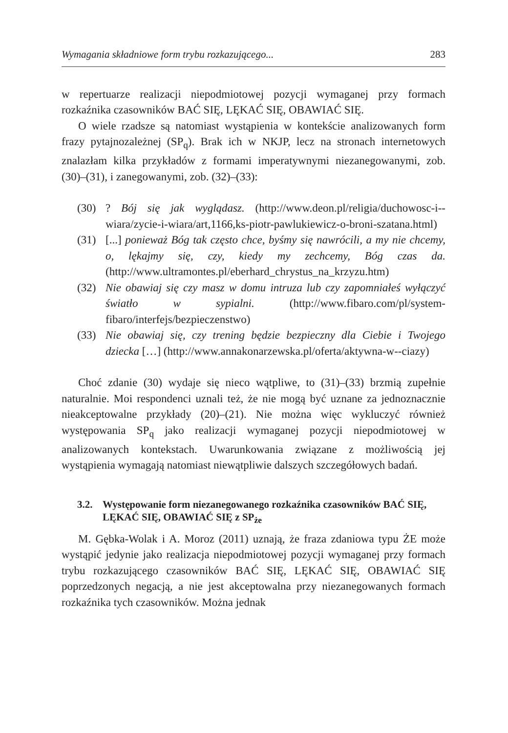Wymagania składniowe form trybu rozkazującego... 283
w repertuarze realizacji niepodmiotowej pozycji wymaganej przy formach rozkaźnika czasowników BAĆ SIĘ, LĘKAĆ SIĘ, OBAWIAĆ SIĘ.
O wiele rzadsze są natomiast wystąpienia w kontekście analizowanych form frazy pytajnozależnej (SP<sub>q</sub>). Brak ich w NKJP, lecz na stronach internetowych znalazłam kilka przykładów z formami imperatywnymi niezanegowanymi, zob. (30)–(31), i zanegowanymi, zob. (32)–(33):
(30)? Bój się jak wyglądasz. (http://www.deon.pl/religia/duchowosc-i--wiara/zycie-i-wiara/art,1166,ks-piotr-pawlukiewicz-o-broni-szatana.html)
(31) [...] ponieważ Bóg tak często chce, byśmy się nawrócili, a my nie chcemy, o, lękajmy się, czy, kiedy my zechcemy, Bóg czas da. (http://www.ultramontes.pl/eberhard_chrystus_na_krzyzu.htm)
(32) Nie obawiaj się czy masz w domu intruza lub czy zapomniałeś wyłączyć światło w sypialni. (http://www.fibaro.com/pl/system-fibaro/interfejs/bezpieczenstwo)
(33) Nie obawiaj się, czy trening będzie bezpieczny dla Ciebie i Twojego dziecka […] (http://www.annakonarzewska.pl/oferta/aktywna-w--ciazy)
Choć zdanie (30) wydaje się nieco wątpliwe, to (31)–(33) brzmią zupełnie naturalnie. Moi respondenci uznali też, że nie mogą być uznane za jednoznacznie nieakceptowalne przykłady (20)–(21). Nie można więc wykluczyć również występowania SP<sub>q</sub> jako realizacji wymaganej pozycji niepodmiotowej w analizowanych kontekstach. Uwarunkowania związane z możliwością jej wystąpienia wymagają natomiast niewątpliwie dalszych szczegółowych badań.
3.2. Występowanie form niezanegowanego rozkaźnika czasowników BAĆ SIĘ, LĘKAĆ SIĘ, OBAWIAĆ SIĘ z SP<sub>że</sub>
M. Gębka-Wolak i A. Moroz (2011) uznają, że fraza zdaniowa typu ŻE może wystąpić jedynie jako realizacja niepodmiotowej pozycji wymaganej przy formach trybu rozkazującego czasowników BAĆ SIĘ, LĘKAĆ SIĘ, OBAWIAĆ SIĘ poprzedzonych negacją, a nie jest akceptowalna przy niezanegowanych formach rozkaźnika tych czasowników. Można jednak